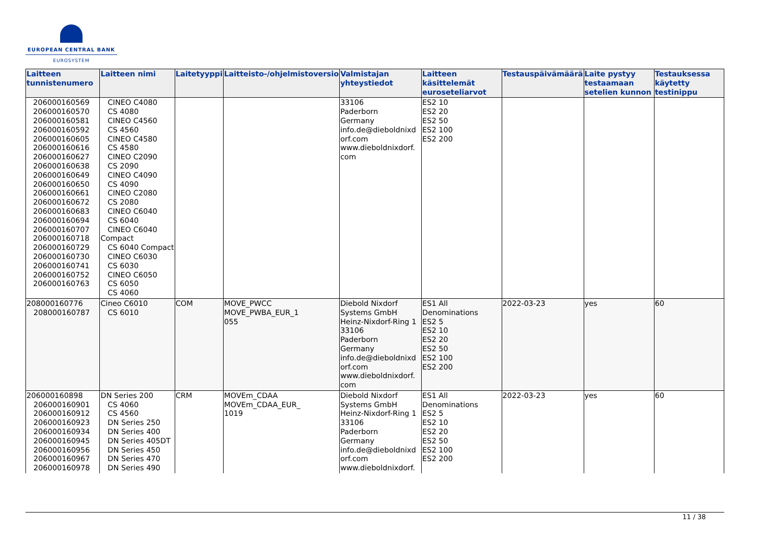EUROPEAN CENTRAL BANK
EUROSYSTEM
| Laitteen tunnistenumero | Laitteen nimi | Laitetyyppi | Laitteisto-/ohjelmistoversio | Valmistajan yhteystiedot | Laitteen käsittelemät euroseteliarvot | Testauspäivämäärä | Laite pystyy testaamaan setelien kunnon | Testauksessa käytetty testinippu |
| --- | --- | --- | --- | --- | --- | --- | --- | --- |
| 206000160569 206000160570 206000160581 206000160592 206000160605 206000160616 206000160627 206000160638 206000160649 206000160650 206000160661 206000160672 206000160683 206000160694 206000160707 206000160718 206000160729 206000160730 206000160741 206000160752 206000160763 | CINEO C4080 CS 4080 CINEO C4560 CS 4560 CINEO C4580 CS 4580 CINEO C2090 CS 2090 CINEO C4090 CS 4090 CINEO C2080 CS 2080 CINEO C6040 CS 6040 CINEO C6040 Compact CS 6040 Compact CINEO C6030 CS 6030 CINEO C6050 CS 6050 CS 4060 | | | 33106 Paderborn Germany info.de@dieboldnixd orf.com www.dieboldnixdorf. com | ES2 10 ES2 20 ES2 50 ES2 100 ES2 200 | | | |
| 208000160776 208000160787 | Cineo C6010 CS 6010 | COM | MOVE_PWCC MOVE_PWBA_EUR_1 055 | Diebold Nixdorf Systems GmbH Heinz-Nixdorf-Ring 1 33106 Paderborn Germany info.de@dieboldnixd orf.com www.dieboldnixdorf. com | ES1 All Denominations ES2 5 ES2 10 ES2 20 ES2 50 ES2 100 ES2 200 | 2022-03-23 | yes | 60 |
| 206000160898 206000160901 206000160912 206000160923 206000160934 206000160945 206000160956 206000160967 206000160978 | DN Series 200 CS 4060 CS 4560 DN Series 250 DN Series 400 DN Series 405DT DN Series 450 DN Series 470 DN Series 490 | CRM | MOVEm_CDAA MOVEm_CDAA_EUR_ 1019 | Diebold Nixdorf Systems GmbH Heinz-Nixdorf-Ring 1 33106 Paderborn Germany info.de@dieboldnixd orf.com www.dieboldnixdorf. | ES1 All Denominations ES2 5 ES2 10 ES2 20 ES2 50 ES2 100 ES2 200 | 2022-03-23 | yes | 60 |
11 / 38